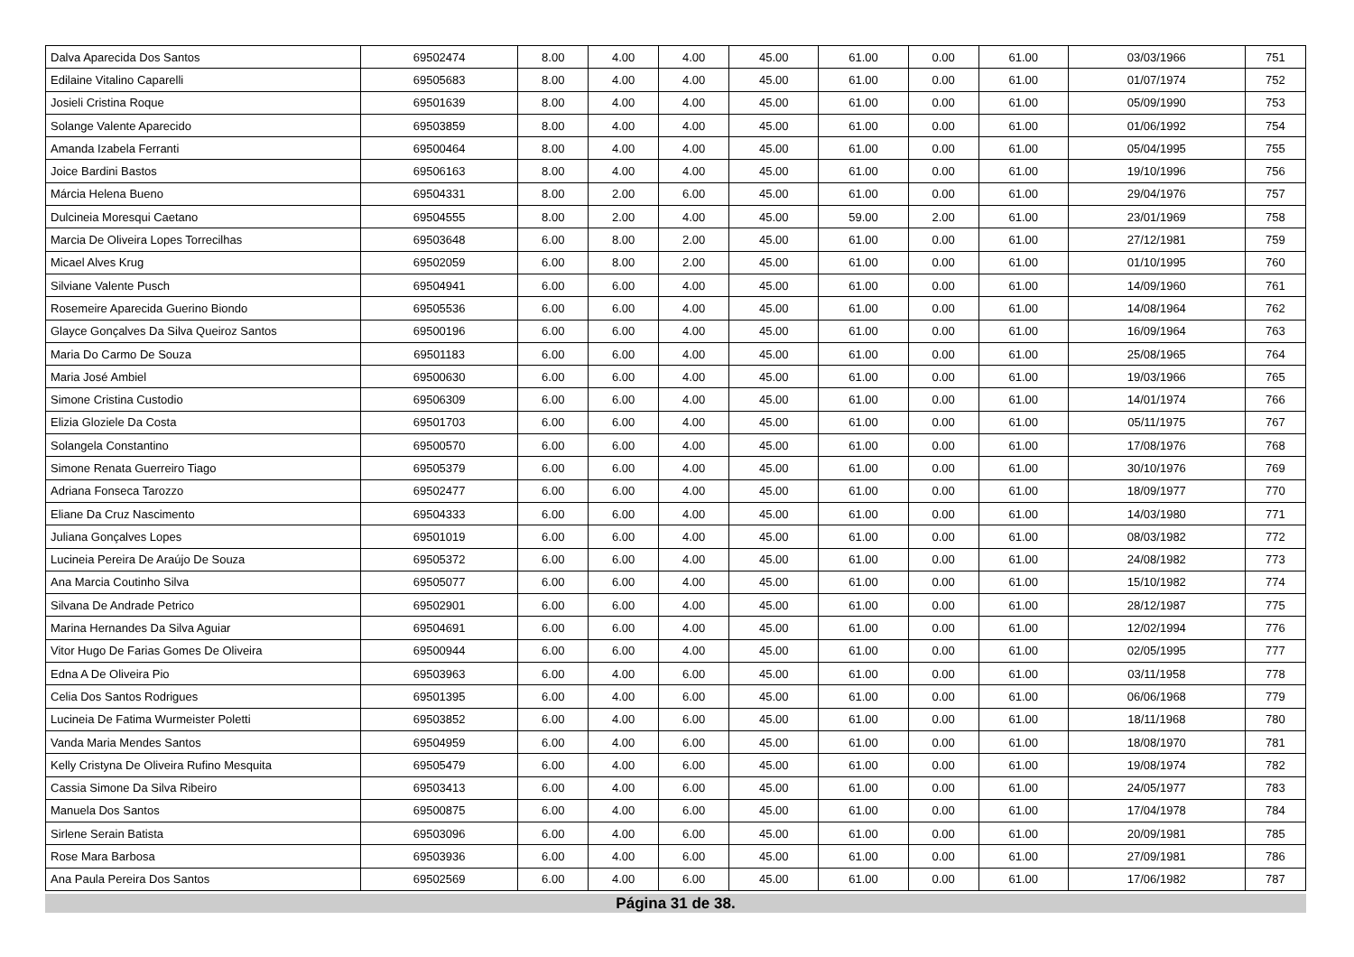| Dalva Aparecida Dos Santos | 69502474 | 8.00 | 4.00 | 4.00 | 45.00 | 61.00 | 0.00 | 61.00 | 03/03/1966 | 751 |
| Edilaine Vitalino Caparelli | 69505683 | 8.00 | 4.00 | 4.00 | 45.00 | 61.00 | 0.00 | 61.00 | 01/07/1974 | 752 |
| Josieli Cristina Roque | 69501639 | 8.00 | 4.00 | 4.00 | 45.00 | 61.00 | 0.00 | 61.00 | 05/09/1990 | 753 |
| Solange Valente Aparecido | 69503859 | 8.00 | 4.00 | 4.00 | 45.00 | 61.00 | 0.00 | 61.00 | 01/06/1992 | 754 |
| Amanda Izabela Ferranti | 69500464 | 8.00 | 4.00 | 4.00 | 45.00 | 61.00 | 0.00 | 61.00 | 05/04/1995 | 755 |
| Joice Bardini Bastos | 69506163 | 8.00 | 4.00 | 4.00 | 45.00 | 61.00 | 0.00 | 61.00 | 19/10/1996 | 756 |
| Márcia Helena Bueno | 69504331 | 8.00 | 2.00 | 6.00 | 45.00 | 61.00 | 0.00 | 61.00 | 29/04/1976 | 757 |
| Dulcineia Moresqui Caetano | 69504555 | 8.00 | 2.00 | 4.00 | 45.00 | 59.00 | 2.00 | 61.00 | 23/01/1969 | 758 |
| Marcia De Oliveira Lopes Torrecilhas | 69503648 | 6.00 | 8.00 | 2.00 | 45.00 | 61.00 | 0.00 | 61.00 | 27/12/1981 | 759 |
| Micael Alves Krug | 69502059 | 6.00 | 8.00 | 2.00 | 45.00 | 61.00 | 0.00 | 61.00 | 01/10/1995 | 760 |
| Silviane Valente Pusch | 69504941 | 6.00 | 6.00 | 4.00 | 45.00 | 61.00 | 0.00 | 61.00 | 14/09/1960 | 761 |
| Rosemeire Aparecida Guerino Biondo | 69505536 | 6.00 | 6.00 | 4.00 | 45.00 | 61.00 | 0.00 | 61.00 | 14/08/1964 | 762 |
| Glayce Gonçalves Da Silva Queiroz Santos | 69500196 | 6.00 | 6.00 | 4.00 | 45.00 | 61.00 | 0.00 | 61.00 | 16/09/1964 | 763 |
| Maria Do Carmo De Souza | 69501183 | 6.00 | 6.00 | 4.00 | 45.00 | 61.00 | 0.00 | 61.00 | 25/08/1965 | 764 |
| Maria José Ambiel | 69500630 | 6.00 | 6.00 | 4.00 | 45.00 | 61.00 | 0.00 | 61.00 | 19/03/1966 | 765 |
| Simone Cristina Custodio | 69506309 | 6.00 | 6.00 | 4.00 | 45.00 | 61.00 | 0.00 | 61.00 | 14/01/1974 | 766 |
| Elizia Gloziele Da Costa | 69501703 | 6.00 | 6.00 | 4.00 | 45.00 | 61.00 | 0.00 | 61.00 | 05/11/1975 | 767 |
| Solangela Constantino | 69500570 | 6.00 | 6.00 | 4.00 | 45.00 | 61.00 | 0.00 | 61.00 | 17/08/1976 | 768 |
| Simone Renata Guerreiro Tiago | 69505379 | 6.00 | 6.00 | 4.00 | 45.00 | 61.00 | 0.00 | 61.00 | 30/10/1976 | 769 |
| Adriana Fonseca Tarozzo | 69502477 | 6.00 | 6.00 | 4.00 | 45.00 | 61.00 | 0.00 | 61.00 | 18/09/1977 | 770 |
| Eliane Da Cruz Nascimento | 69504333 | 6.00 | 6.00 | 4.00 | 45.00 | 61.00 | 0.00 | 61.00 | 14/03/1980 | 771 |
| Juliana Gonçalves Lopes | 69501019 | 6.00 | 6.00 | 4.00 | 45.00 | 61.00 | 0.00 | 61.00 | 08/03/1982 | 772 |
| Lucineia Pereira De Araújo De Souza | 69505372 | 6.00 | 6.00 | 4.00 | 45.00 | 61.00 | 0.00 | 61.00 | 24/08/1982 | 773 |
| Ana Marcia Coutinho Silva | 69505077 | 6.00 | 6.00 | 4.00 | 45.00 | 61.00 | 0.00 | 61.00 | 15/10/1982 | 774 |
| Silvana De Andrade Petrico | 69502901 | 6.00 | 6.00 | 4.00 | 45.00 | 61.00 | 0.00 | 61.00 | 28/12/1987 | 775 |
| Marina Hernandes Da Silva Aguiar | 69504691 | 6.00 | 6.00 | 4.00 | 45.00 | 61.00 | 0.00 | 61.00 | 12/02/1994 | 776 |
| Vitor Hugo De Farias Gomes De Oliveira | 69500944 | 6.00 | 6.00 | 4.00 | 45.00 | 61.00 | 0.00 | 61.00 | 02/05/1995 | 777 |
| Edna A De Oliveira Pio | 69503963 | 6.00 | 4.00 | 6.00 | 45.00 | 61.00 | 0.00 | 61.00 | 03/11/1958 | 778 |
| Celia Dos Santos Rodrigues | 69501395 | 6.00 | 4.00 | 6.00 | 45.00 | 61.00 | 0.00 | 61.00 | 06/06/1968 | 779 |
| Lucineia De Fatima Wurmeister Poletti | 69503852 | 6.00 | 4.00 | 6.00 | 45.00 | 61.00 | 0.00 | 61.00 | 18/11/1968 | 780 |
| Vanda Maria Mendes Santos | 69504959 | 6.00 | 4.00 | 6.00 | 45.00 | 61.00 | 0.00 | 61.00 | 18/08/1970 | 781 |
| Kelly Cristyna De Oliveira Rufino Mesquita | 69505479 | 6.00 | 4.00 | 6.00 | 45.00 | 61.00 | 0.00 | 61.00 | 19/08/1974 | 782 |
| Cassia Simone Da Silva Ribeiro | 69503413 | 6.00 | 4.00 | 6.00 | 45.00 | 61.00 | 0.00 | 61.00 | 24/05/1977 | 783 |
| Manuela Dos Santos | 69500875 | 6.00 | 4.00 | 6.00 | 45.00 | 61.00 | 0.00 | 61.00 | 17/04/1978 | 784 |
| Sirlene Serain Batista | 69503096 | 6.00 | 4.00 | 6.00 | 45.00 | 61.00 | 0.00 | 61.00 | 20/09/1981 | 785 |
| Rose Mara Barbosa | 69503936 | 6.00 | 4.00 | 6.00 | 45.00 | 61.00 | 0.00 | 61.00 | 27/09/1981 | 786 |
| Ana Paula Pereira Dos Santos | 69502569 | 6.00 | 4.00 | 6.00 | 45.00 | 61.00 | 0.00 | 61.00 | 17/06/1982 | 787 |
Página 31 de 38.